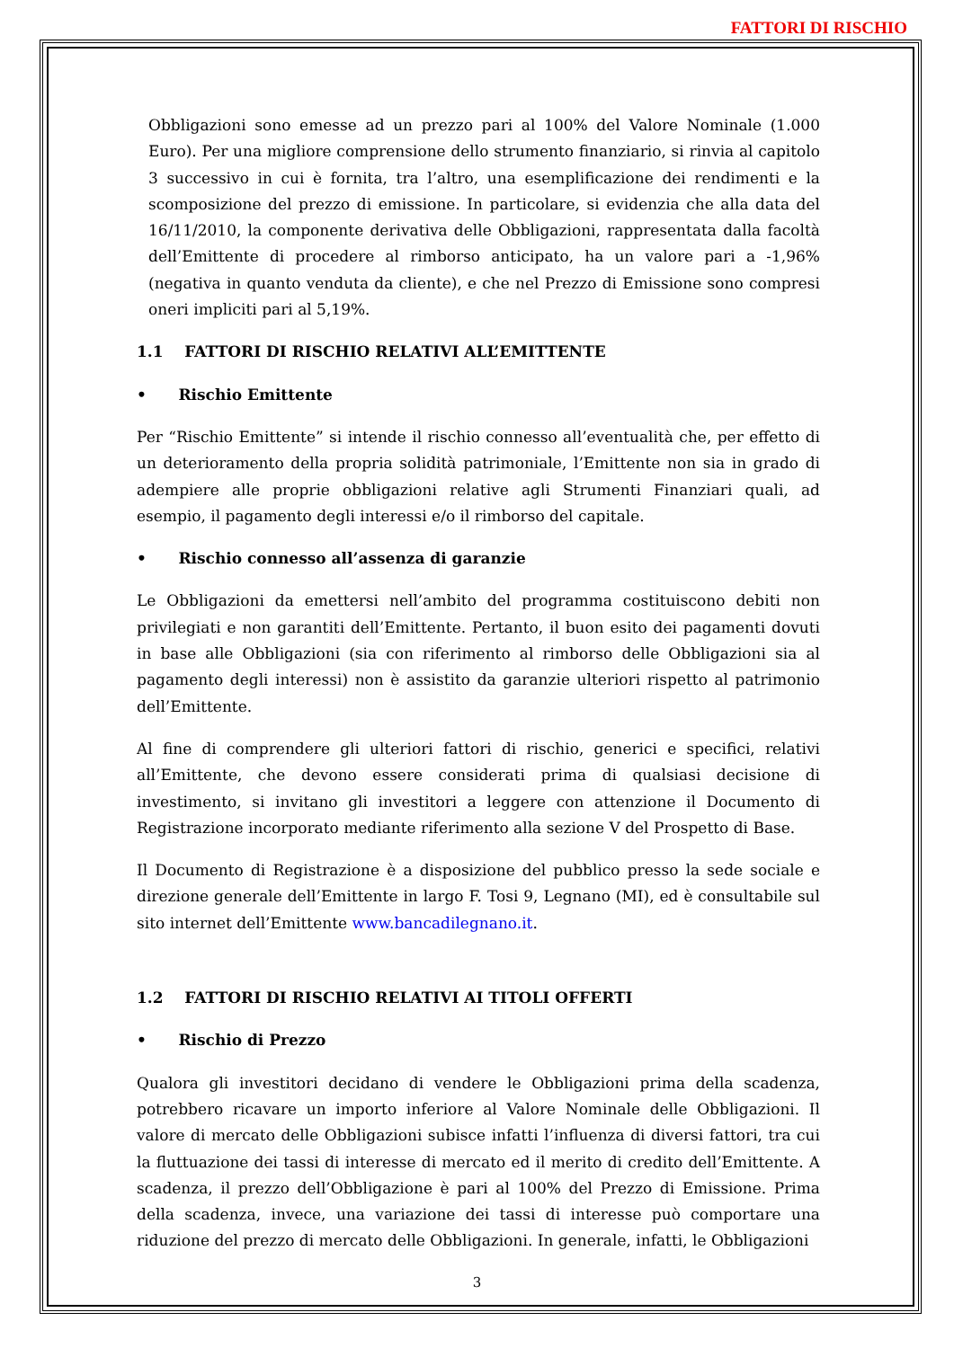FATTORI DI RISCHIO
Obbligazioni sono emesse ad un prezzo pari al 100% del Valore Nominale (1.000 Euro). Per una migliore comprensione dello strumento finanziario, si rinvia al capitolo 3 successivo in cui è fornita, tra l’altro, una esemplificazione dei rendimenti e la scomposizione del prezzo di emissione. In particolare, si evidenzia che alla data del 16/11/2010, la componente derivativa delle Obbligazioni, rappresentata dalla facoltà dell’Emittente di procedere al rimborso anticipato, ha un valore pari a -1,96% (negativa in quanto venduta da cliente), e che nel Prezzo di Emissione sono compresi oneri impliciti pari al 5,19%.
1.1 FATTORI DI RISCHIO RELATIVI ALL’EMITTENTE
• Rischio Emittente
Per “Rischio Emittente” si intende il rischio connesso all’eventualità che, per effetto di un deterioramento della propria solidità patrimoniale, l’Emittente non sia in grado di adempiere alle proprie obbligazioni relative agli Strumenti Finanziari quali, ad esempio, il pagamento degli interessi e/o il rimborso del capitale.
• Rischio connesso all’assenza di garanzie
Le Obbligazioni da emettersi nell’ambito del programma costituiscono debiti non privilegiati e non garantiti dell’Emittente. Pertanto, il buon esito dei pagamenti dovuti in base alle Obbligazioni (sia con riferimento al rimborso delle Obbligazioni sia al pagamento degli interessi) non è assistito da garanzie ulteriori rispetto al patrimonio dell’Emittente.
Al fine di comprendere gli ulteriori fattori di rischio, generici e specifici, relativi all’Emittente, che devono essere considerati prima di qualsiasi decisione di investimento, si invitano gli investitori a leggere con attenzione il Documento di Registrazione incorporato mediante riferimento alla sezione V del Prospetto di Base.
Il Documento di Registrazione è a disposizione del pubblico presso la sede sociale e direzione generale dell’Emittente in largo F. Tosi 9, Legnano (MI), ed è consultabile sul sito internet dell’Emittente www.bancadilegnano.it.
1.2 FATTORI DI RISCHIO RELATIVI AI TITOLI OFFERTI
• Rischio di Prezzo
Qualora gli investitori decidano di vendere le Obbligazioni prima della scadenza, potrebbero ricavare un importo inferiore al Valore Nominale delle Obbligazioni. Il valore di mercato delle Obbligazioni subisce infatti l’influenza di diversi fattori, tra cui la fluttuazione dei tassi di interesse di mercato ed il merito di credito dell’Emittente. A scadenza, il prezzo dell’Obbligazione è pari al 100% del Prezzo di Emissione. Prima della scadenza, invece, una variazione dei tassi di interesse può comportare una riduzione del prezzo di mercato delle Obbligazioni. In generale, infatti, le Obbligazioni
3